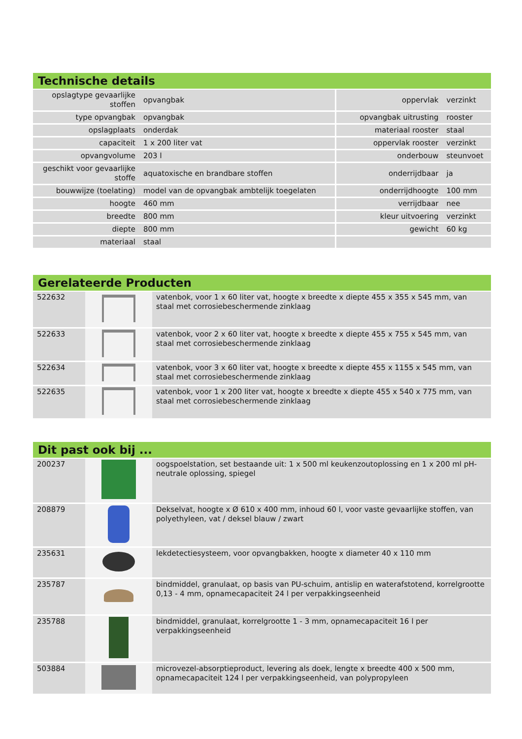Technische details
| opslagtype gevaarlijke stoffen | opvangbak | oppervlak | verzinkt |
| type opvangbak | opvangbak | opvangbak uitrusting | rooster |
| opslagplaats | onderdak | materiaal rooster | staal |
| capaciteit | 1 x 200 liter vat | oppervlak rooster | verzinkt |
| opvangvolume | 203 l | onderbouw | steunvoet |
| geschikt voor gevaarlijke stoffe | aquatoxische en brandbare stoffen | onderrijdbaar | ja |
| bouwwijze (toelating) | model van de opvangbak ambtelijk toegelaten | onderrijdhoogte | 100 mm |
| hoogte | 460 mm | verrijdbaar | nee |
| breedte | 800 mm | kleur uitvoering | verzinkt |
| diepte | 800 mm | gewicht | 60 kg |
| materiaal | staal | | |
Gerelateerde Producten
| 522632 | | vatenbok, voor 1 x 60 liter vat, hoogte x breedte x diepte 455 x 355 x 545 mm, van staal met corrosiebeschermende zinklaag |
| 522633 | | vatenbok, voor 2 x 60 liter vat, hoogte x breedte x diepte 455 x 755 x 545 mm, van staal met corrosiebeschermende zinklaag |
| 522634 | | vatenbok, voor 3 x 60 liter vat, hoogte x breedte x diepte 455 x 1155 x 545 mm, van staal met corrosiebeschermende zinklaag |
| 522635 | | vatenbok, voor 1 x 200 liter vat, hoogte x breedte x diepte 455 x 540 x 775 mm, van staal met corrosiebeschermende zinklaag |
Dit past ook bij ...
| 200237 | | oogspoelstation, set bestaande uit: 1 x 500 ml keukenzoutoplossing en 1 x 200 ml pH-neutrale oplossing, spiegel |
| 208879 | | Dekselvat, hoogte x Ø 610 x 400 mm, inhoud 60 l, voor vaste gevaarlijke stoffen, van polyethyleen, vat / deksel blauw / zwart |
| 235631 | | lekdetectiesysteem, voor opvangbakken, hoogte x diameter 40 x 110 mm |
| 235787 | | bindmiddel, granulaat, op basis van PU-schuim, antislip en waterafstotend, korrelgrootte 0,13 - 4 mm, opnamecapaciteit 24 l per verpakkingseenheid |
| 235788 | | bindmiddel, granulaat, korrelgrootte 1 - 3 mm, opnamecapaciteit 16 l per verpakkingseenheid |
| 503884 | | microvezel-absorptieproduct, levering als doek, lengte x breedte 400 x 500 mm, opnamecapaciteit 124 l per verpakkingseenheid, van polypropyleen |